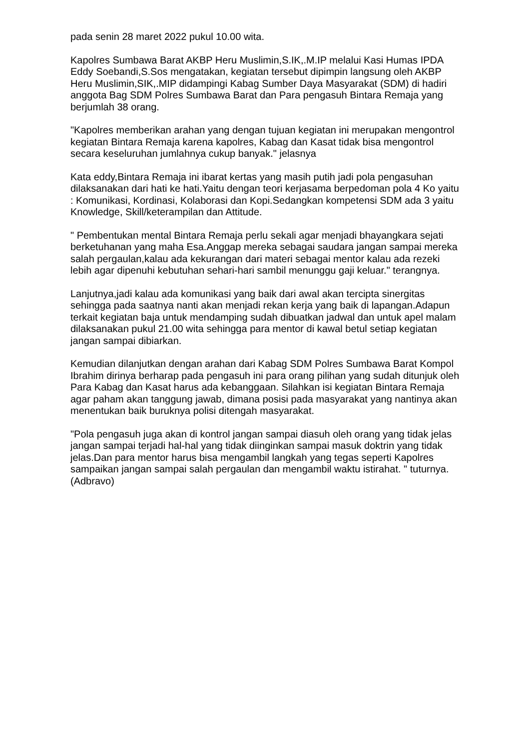pada senin 28 maret 2022 pukul 10.00 wita.
Kapolres Sumbawa Barat AKBP Heru Muslimin,S.IK,.M.IP melalui Kasi Humas IPDA Eddy Soebandi,S.Sos mengatakan, kegiatan tersebut dipimpin langsung oleh AKBP Heru Muslimin,SIK,.MIP didampingi Kabag Sumber Daya Masyarakat (SDM) di hadiri anggota Bag SDM Polres Sumbawa Barat dan Para pengasuh Bintara Remaja yang berjumlah 38 orang.
"Kapolres memberikan arahan yang dengan tujuan kegiatan ini merupakan mengontrol kegiatan Bintara Remaja karena kapolres, Kabag dan Kasat tidak bisa mengontrol secara keseluruhan jumlahnya cukup banyak." jelasnya
Kata eddy,Bintara Remaja ini ibarat kertas yang masih putih jadi pola pengasuhan dilaksanakan dari hati ke hati.Yaitu dengan teori kerjasama berpedoman pola 4 Ko yaitu : Komunikasi, Kordinasi, Kolaborasi dan Kopi.Sedangkan kompetensi SDM ada 3 yaitu Knowledge, Skill/keterampilan dan Attitude.
" Pembentukan mental Bintara Remaja perlu sekali agar menjadi bhayangkara sejati berketuhanan yang maha Esa.Anggap mereka sebagai saudara jangan sampai mereka salah pergaulan,kalau ada kekurangan dari materi sebagai mentor kalau ada rezeki lebih agar dipenuhi kebutuhan sehari-hari sambil menunggu gaji keluar." terangnya.
Lanjutnya,jadi kalau ada komunikasi yang baik dari awal akan tercipta sinergitas sehingga pada saatnya nanti akan menjadi rekan kerja yang baik di lapangan.Adapun terkait kegiatan baja untuk mendamping sudah dibuatkan jadwal dan untuk apel malam dilaksanakan pukul 21.00 wita sehingga para mentor di kawal betul setiap kegiatan jangan sampai dibiarkan.
Kemudian dilanjutkan dengan arahan dari Kabag SDM Polres Sumbawa Barat Kompol Ibrahim dirinya berharap pada pengasuh ini para orang pilihan yang sudah ditunjuk oleh Para Kabag dan Kasat harus ada kebanggaan. Silahkan isi kegiatan Bintara Remaja agar paham akan tanggung jawab, dimana posisi pada masyarakat yang nantinya akan menentukan baik buruknya polisi ditengah masyarakat.
"Pola pengasuh juga akan di kontrol jangan sampai diasuh oleh orang yang tidak jelas jangan sampai terjadi hal-hal yang tidak diinginkan sampai masuk doktrin yang tidak jelas.Dan para mentor harus bisa mengambil langkah yang tegas seperti Kapolres sampaikan jangan sampai salah pergaulan dan mengambil waktu istirahat. " tuturnya.(Adbravo)